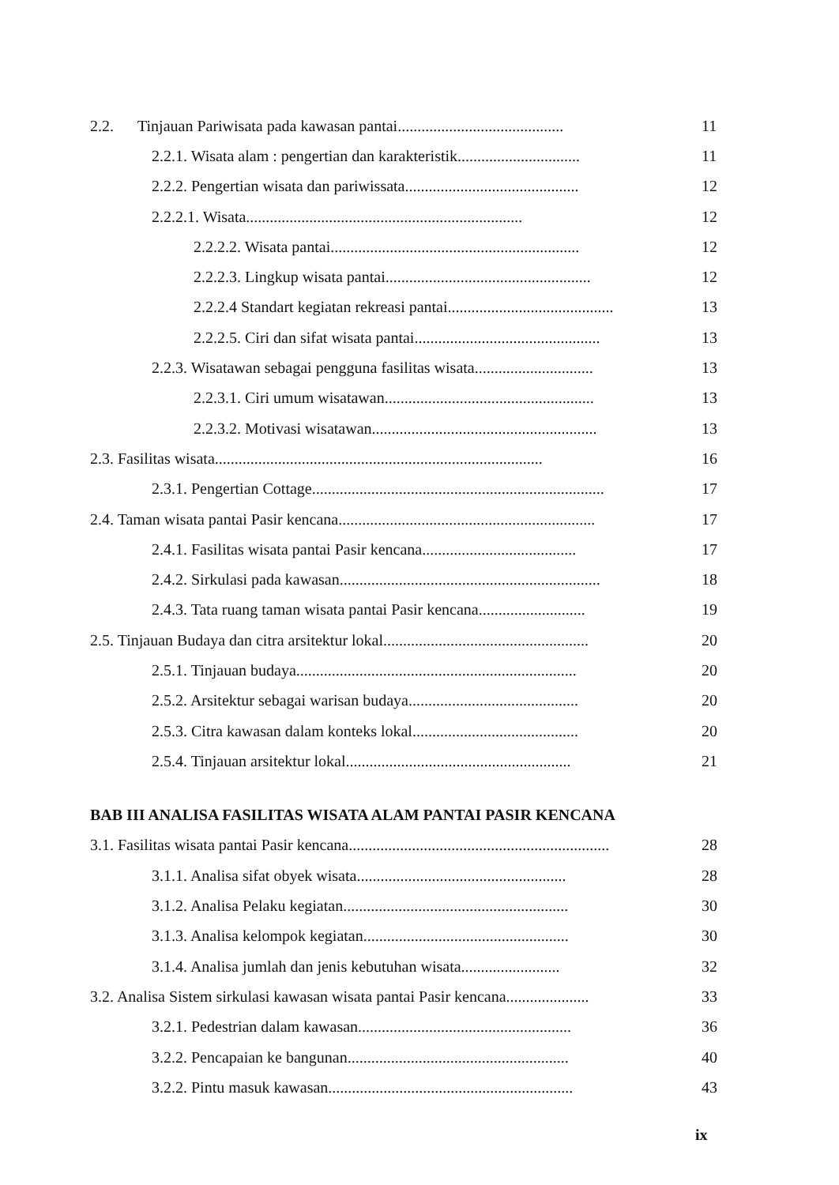2.2. Tinjauan Pariwisata pada kawasan pantai.......................................... 11
2.2.1. Wisata alam : pengertian dan karakteristik............................... 11
2.2.2. Pengertian wisata dan pariwissata............................................ 12
2.2.2.1. Wisata...................................................................... 12
2.2.2.2. Wisata pantai............................................................... 12
2.2.2.3. Lingkup wisata pantai.................................................... 12
2.2.2.4 Standart kegiatan rekreasi pantai.......................................... 13
2.2.2.5. Ciri dan sifat wisata pantai............................................... 13
2.2.3. Wisatawan sebagai pengguna fasilitas wisata.............................. 13
2.2.3.1. Ciri umum wisatawan..................................................... 13
2.2.3.2. Motivasi wisatawan......................................................... 13
2.3. Fasilitas wisata................................................................................... 16
2.3.1. Pengertian Cottage.......................................................................... 17
2.4. Taman wisata pantai Pasir kencana................................................................. 17
2.4.1. Fasilitas wisata pantai Pasir kencana....................................... 17
2.4.2. Sirkulasi pada kawasan.................................................................. 18
2.4.3. Tata ruang taman wisata pantai Pasir kencana........................... 19
2.5. Tinjauan Budaya dan citra arsitektur lokal.................................................... 20
2.5.1. Tinjauan budaya....................................................................... 20
2.5.2. Arsitektur sebagai warisan budaya........................................... 20
2.5.3. Citra kawasan dalam konteks lokal.......................................... 20
2.5.4. Tinjauan arsitektur lokal......................................................... 21
BAB III ANALISA FASILITAS WISATA ALAM PANTAI PASIR KENCANA
3.1. Fasilitas wisata pantai Pasir kencana.................................................................. 28
3.1.1. Analisa sifat obyek wisata..................................................... 28
3.1.2. Analisa Pelaku kegiatan......................................................... 30
3.1.3. Analisa kelompok kegiatan.................................................... 30
3.1.4. Analisa jumlah dan jenis kebutuhan wisata......................... 32
3.2. Analisa Sistem sirkulasi kawasan wisata pantai Pasir kencana..................... 33
3.2.1. Pedestrian dalam kawasan...................................................... 36
3.2.2. Pencapaian ke bangunan........................................................ 40
3.2.2. Pintu masuk kawasan.............................................................. 43
ix